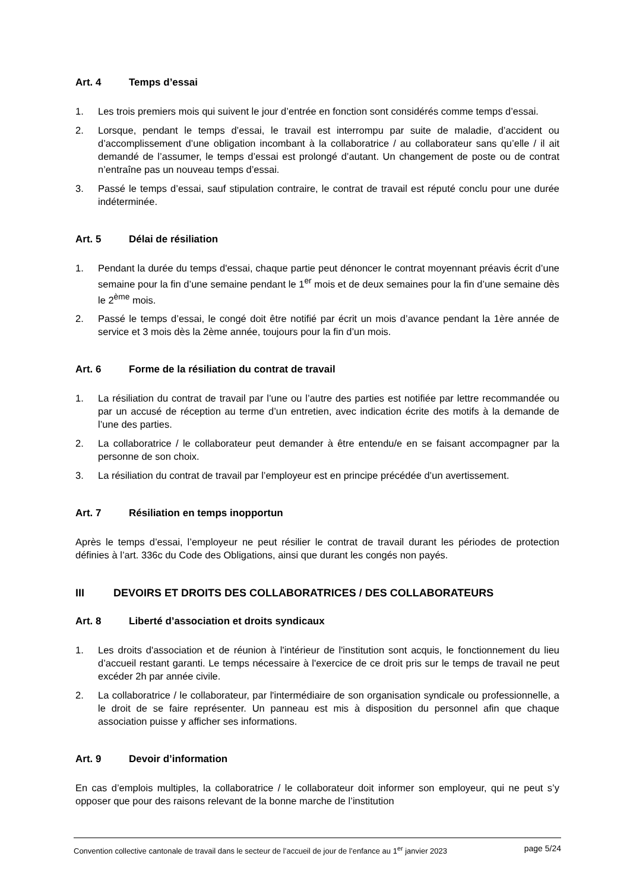Art. 4 Temps d’essai
1. Les trois premiers mois qui suivent le jour d’entrée en fonction sont considérés comme temps d’essai.
2. Lorsque, pendant le temps d’essai, le travail est interrompu par suite de maladie, d’accident ou d’accomplissement d’une obligation incombant à la collaboratrice / au collaborateur sans qu’elle / il ait demandé de l’assumer, le temps d’essai est prolongé d’autant. Un changement de poste ou de contrat n’entraîne pas un nouveau temps d’essai.
3. Passé le temps d’essai, sauf stipulation contraire, le contrat de travail est réputé conclu pour une durée indéterminée.
Art. 5 Délai de résiliation
1. Pendant la durée du temps d'essai, chaque partie peut dénoncer le contrat moyennant préavis écrit d’une semaine pour la fin d’une semaine pendant le 1<sup>er</sup> mois et de deux semaines pour la fin d’une semaine dès le 2<sup>ème</sup> mois.
2. Passé le temps d’essai, le congé doit être notifié par écrit un mois d’avance pendant la 1ère année de service et 3 mois dès la 2ème année, toujours pour la fin d’un mois.
Art. 6 Forme de la résiliation du contrat de travail
1. La résiliation du contrat de travail par l’une ou l’autre des parties est notifiée par lettre recommandée ou par un accusé de réception au terme d’un entretien, avec indication écrite des motifs à la demande de l’une des parties.
2. La collaboratrice / le collaborateur peut demander à être entendu/e en se faisant accompagner par la personne de son choix.
3. La résiliation du contrat de travail par l’employeur est en principe précédée d’un avertissement.
Art. 7 Résiliation en temps inopportun
Après le temps d’essai, l’employeur ne peut résilier le contrat de travail durant les périodes de protection définies à l’art. 336c du Code des Obligations, ainsi que durant les congés non payés.
III DEVOIRS ET DROITS DES COLLABORATRICES / DES COLLABORATEURS
Art. 8 Liberté d’association et droits syndicaux
1. Les droits d'association et de réunion à l'intérieur de l'institution sont acquis, le fonctionnement du lieu d’accueil restant garanti. Le temps nécessaire à l'exercice de ce droit pris sur le temps de travail ne peut excéder 2h par année civile.
2. La collaboratrice / le collaborateur, par l'intermédiaire de son organisation syndicale ou professionnelle, a le droit de se faire représenter. Un panneau est mis à disposition du personnel afin que chaque association puisse y afficher ses informations.
Art. 9 Devoir d’information
En cas d’emplois multiples, la collaboratrice / le collaborateur doit informer son employeur, qui ne peut s’y opposer que pour des raisons relevant de la bonne marche de l’institution
Convention collective cantonale de travail dans le secteur de l’accueil de jour de l’enfance au 1<sup>er</sup> janvier 2023 page 5/24